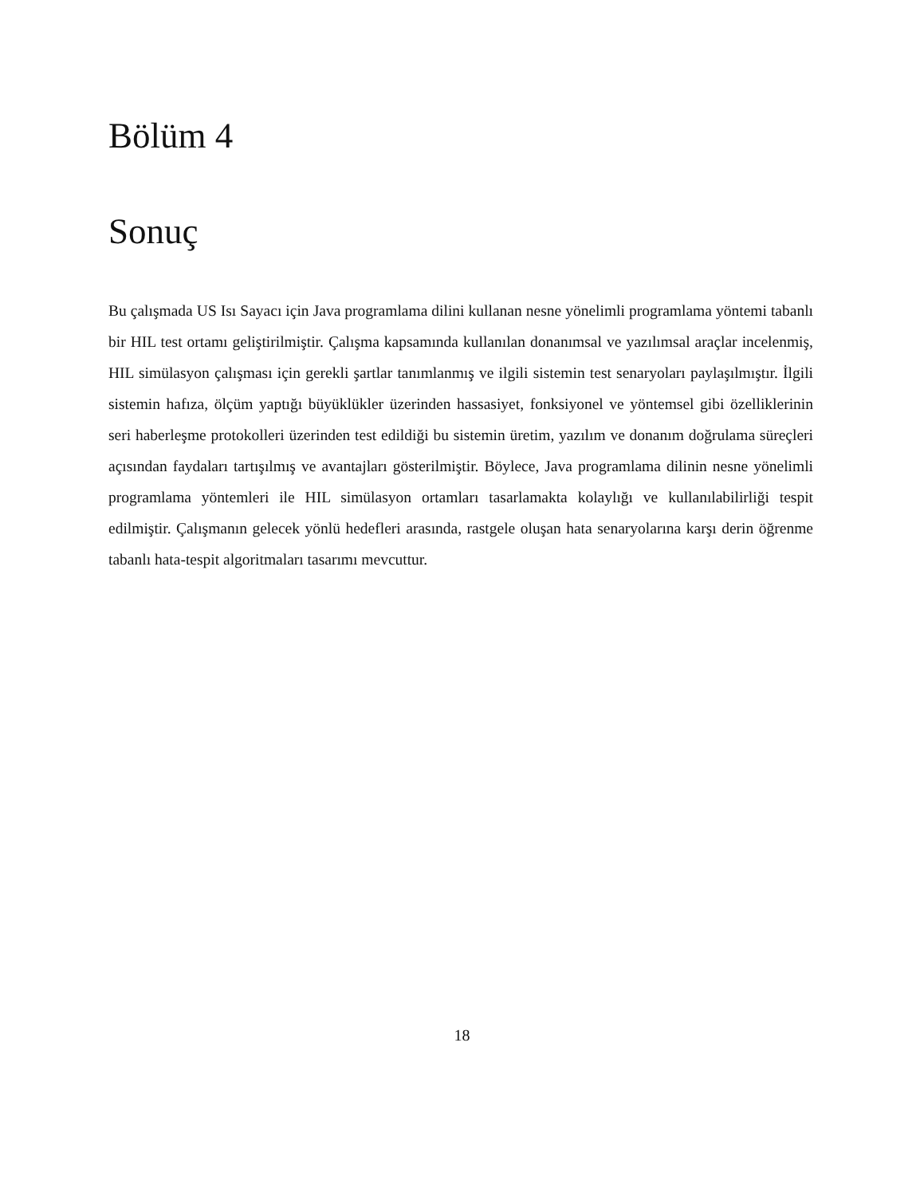Bölüm 4
Sonuç
Bu çalışmada US Isı Sayacı için Java programlama dilini kullanan nesne yönelimli programlama yöntemi tabanlı bir HIL test ortamı geliştirilmiştir. Çalışma kapsamında kullanılan donanımsal ve yazılımsal araçlar incelenmiş, HIL simülasyon çalışması için gerekli şartlar tanımlanmış ve ilgili sistemin test senaryoları paylaşılmıştır. İlgili sistemin hafıza, ölçüm yaptığı büyüklükler üzerinden hassasiyet, fonksiyonel ve yöntemsel gibi özelliklerinin seri haberleşme protokolleri üzerinden test edildiği bu sistemin üretim, yazılım ve donanım doğrulama süreçleri açısından faydaları tartışılmış ve avantajları gösterilmiştir. Böylece, Java programlama dilinin nesne yönelimli programlama yöntemleri ile HIL simülasyon ortamları tasarlamakta kolaylığı ve kullanılabilirliği tespit edilmiştir. Çalışmanın gelecek yönlü hedefleri arasında, rastgele oluşan hata senaryolarına karşı derin öğrenme tabanlı hata-tespit algoritmaları tasarımı mevcuttur.
18